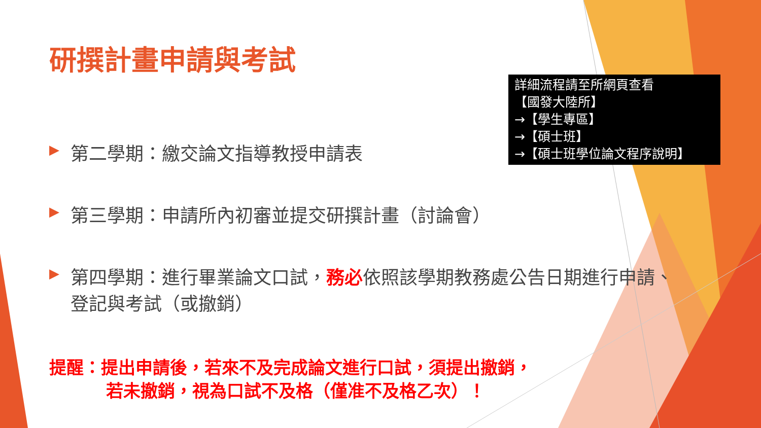研撰計畫申請與考試
▶ 第二學期：繳交論文指導教授申請表
▶ 第三學期：申請所內初審並提交研撰計畫（討論會）
▶ 第四學期：進行畢業論文口試，務必依照該學期教務處公告日期進行申請、
登記與考試（或撤銷）
提醒：提出申請後，若來不及完成論文進行口試，須提出撤銷，
若未撤銷，視為口試不及格（僅准不及格乙次）！
詳細流程請至所網頁查看
【國發大陸所】
→【學生專區】
→【碩士班】
→【碩士班學位論文程序說明】